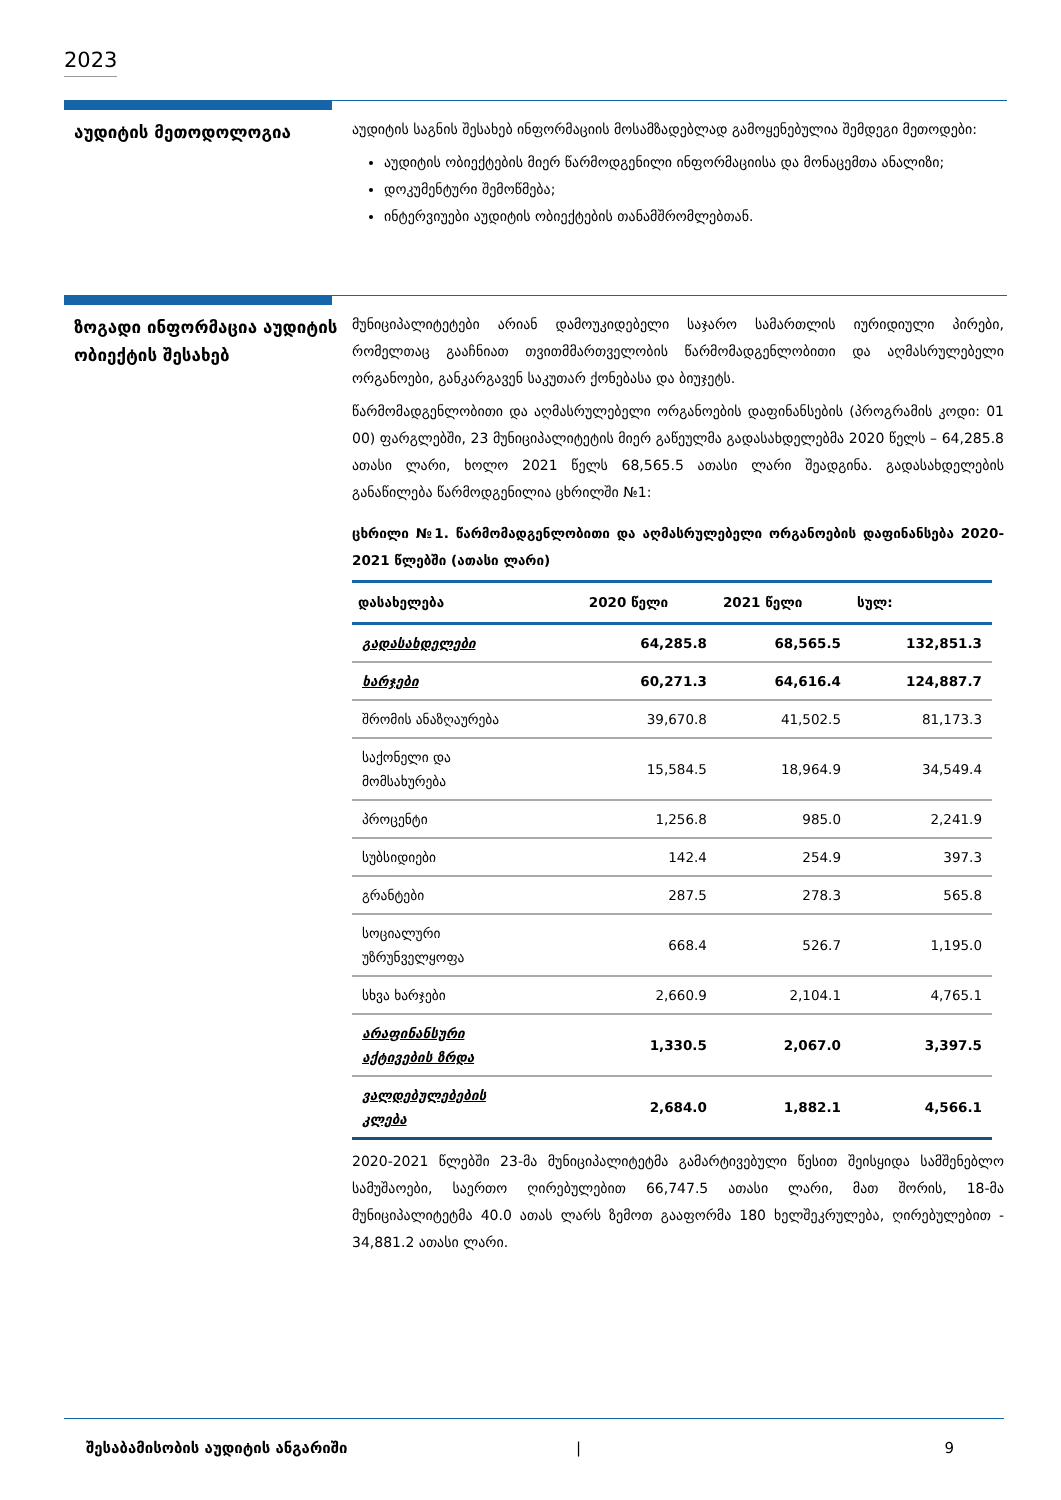2023
აუდიტის მეთოდოლოგია
აუდიტის საგნის შესახებ ინფორმაციის მოსამზადებლად გამოყენებულია შემდეგი მეთოდები:
აუდიტის ობიექტების მიერ წარმოდგენილი ინფორმაციისა და მონაცემთა ანალიზი;
დოკუმენტური შემოწმება;
ინტერვიუები აუდიტის ობიექტების თანამშრომლებთან.
ზოგადი ინფორმაცია აუდიტის ობიექტის შესახებ
მუნიციპალიტეტები არიან დამოუკიდებელი საჯარო სამართლის იურიდიული პირები, რომელთაც გააჩნიათ თვითმმართველობის წარმომადგენლობითი და აღმასრულებელი ორგანოები, განკარგავენ საკუთარ ქონებასა და ბიუჯეტს.
წარმომადგენლობითი და აღმასრულებელი ორგანოების დაფინანსების (პროგრამის კოდი: 01 00) ფარგლებში, 23 მუნიციპალიტეტის მიერ გაწეულმა გადასახდელებმა 2020 წელს – 64,285.8 ათასი ლარი, ხოლო 2021 წელს 68,565.5 ათასი ლარი შეადგინა. გადასახდელების განაწილება წარმოდგენილია ცხრილში №1:
ცხრილი №1. წარმომადგენლობითი და აღმასრულებელი ორგანოების დაფინანსება 2020-2021 წლებში (ათასი ლარი)
| დასახელება | 2020 წელი | 2021 წელი | სულ: |
| --- | --- | --- | --- |
| გადასახდელები | 64,285.8 | 68,565.5 | 132,851.3 |
| ხარჯები | 60,271.3 | 64,616.4 | 124,887.7 |
| შრომის ანაზღაურება | 39,670.8 | 41,502.5 | 81,173.3 |
| საქონელი და მომსახურება | 15,584.5 | 18,964.9 | 34,549.4 |
| პროცენტი | 1,256.8 | 985.0 | 2,241.9 |
| სუბსიდიები | 142.4 | 254.9 | 397.3 |
| გრანტები | 287.5 | 278.3 | 565.8 |
| სოციალური უზრუნველყოფა | 668.4 | 526.7 | 1,195.0 |
| სხვა ხარჯები | 2,660.9 | 2,104.1 | 4,765.1 |
| არაფინანსური აქტივების ზრდა | 1,330.5 | 2,067.0 | 3,397.5 |
| ვალდებულებების კლება | 2,684.0 | 1,882.1 | 4,566.1 |
2020-2021 წლებში 23-მა მუნიციპალიტეტმა გამარტივებული წესით შეისყიდა სამშენებლო სამუშაოები, საერთო ღირებულებით 66,747.5 ათასი ლარი, მათ შორის, 18-მა მუნიციპალიტეტმა 40.0 ათას ლარს ზემოთ გააფორმა 180 ხელშეკრულება, ღირებულებით - 34,881.2 ათასი ლარი.
შესაბამისობის აუდიტის ანგარიში | 9